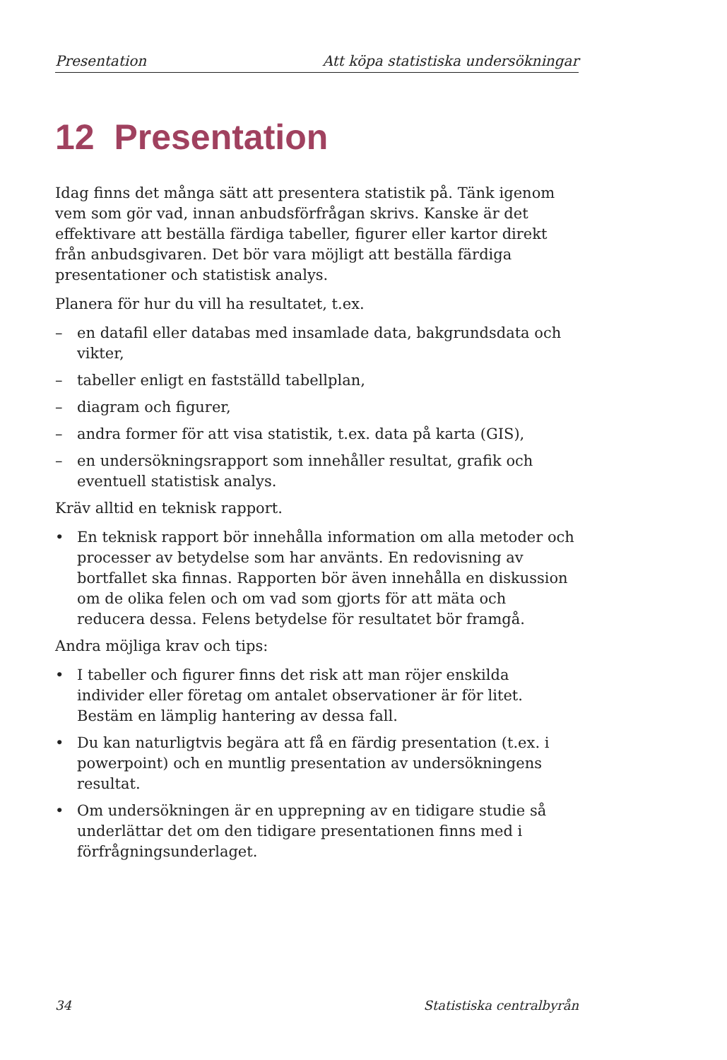Presentation Att köpa statistiska undersökningar
12 Presentation
Idag finns det många sätt att presentera statistik på. Tänk igenom vem som gör vad, innan anbudsförfrågan skrivs. Kanske är det effektivare att beställa färdiga tabeller, figurer eller kartor direkt från anbudsgivaren. Det bör vara möjligt att beställa färdiga presentationer och statistisk analys.
Planera för hur du vill ha resultatet, t.ex.
– en datafil eller databas med insamlade data, bakgrundsdata och vikter,
– tabeller enligt en fastställd tabellplan,
– diagram och figurer,
– andra former för att visa statistik, t.ex. data på karta (GIS),
– en undersökningsrapport som innehåller resultat, grafik och eventuell statistisk analys.
Kräv alltid en teknisk rapport.
• En teknisk rapport bör innehålla information om alla metoder och processer av betydelse som har använts. En redovisning av bortfallet ska finnas. Rapporten bör även innehålla en diskussion om de olika felen och om vad som gjorts för att mäta och reducera dessa. Felens betydelse för resultatet bör framgå.
Andra möjliga krav och tips:
• I tabeller och figurer finns det risk att man röjer enskilda individer eller företag om antalet observationer är för litet. Bestäm en lämplig hantering av dessa fall.
• Du kan naturligtvis begära att få en färdig presentation (t.ex. i powerpoint) och en muntlig presentation av undersökningens resultat.
• Om undersökningen är en upprepning av en tidigare studie så underlättar det om den tidigare presentationen finns med i förfrågningsunderlaget.
34 Statistiska centralbyrån